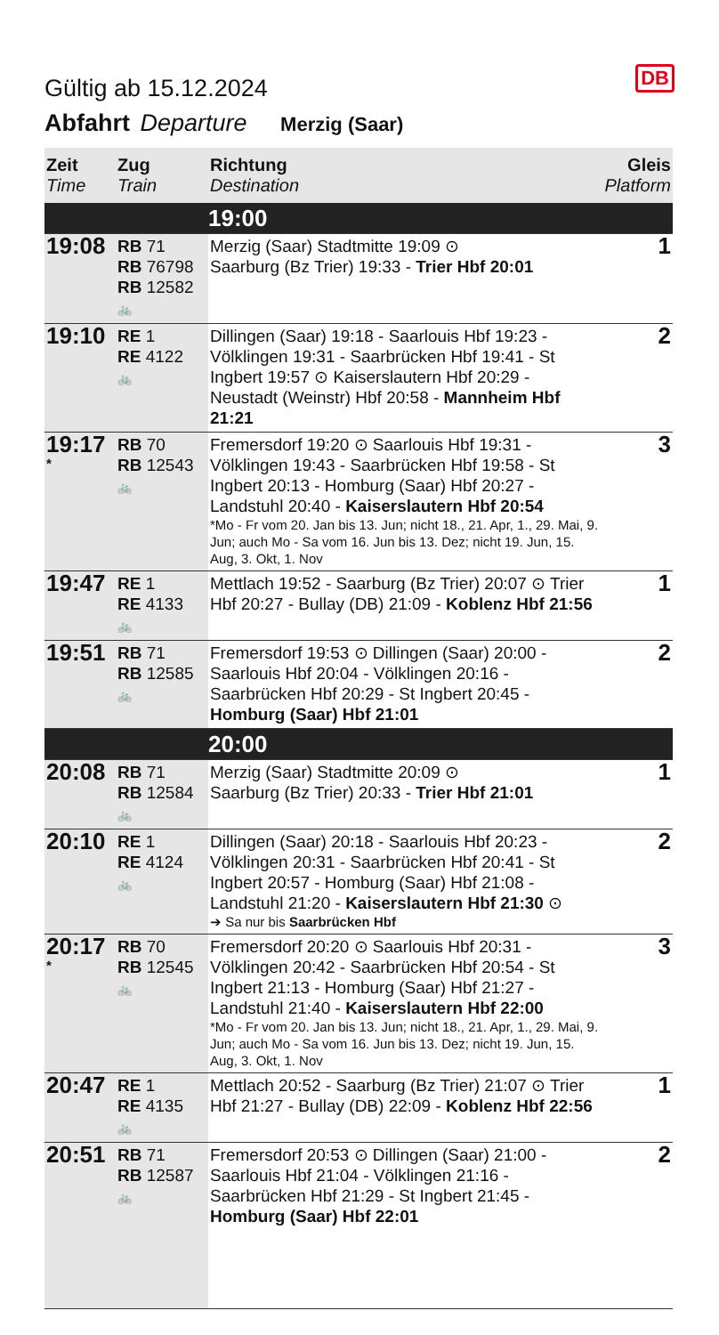DB
Gültig ab 15.12.2024
Abfahrt Departure Merzig (Saar)
| Zeit Time | Zug Train | Richtung Destination | Gleis Platform |
| --- | --- | --- | --- |
| | | 19:00 | |
| 19:08 | RB 71 RB 76798 RB 12582 🚲 | Merzig (Saar) Stadtmitte 19:09 ⊙ Saarburg (Bz Trier) 19:33 - Trier Hbf 20:01 | 1 |
| 19:10 | RE 1 RE 4122 🚲 | Dillingen (Saar) 19:18 - Saarlouis Hbf 19:23 - Völklingen 19:31 - Saarbrücken Hbf 19:41 - St Ingbert 19:57 ⊙ Kaiserslautern Hbf 20:29 - Neustadt (Weinstr) Hbf 20:58 - Mannheim Hbf 21:21 | 2 |
| 19:17 * | RB 70 RB 12543 🚲 | Fremersdorf 19:20 ⊙ Saarlouis Hbf 19:31 - Völklingen 19:43 - Saarbrücken Hbf 19:58 - St Ingbert 20:13 - Homburg (Saar) Hbf 20:27 - Landstuhl 20:40 - Kaiserslautern Hbf 20:54 *Mo - Fr vom 20. Jan bis 13. Jun; nicht 18., 21. Apr, 1., 29. Mai, 9. Jun; auch Mo - Sa vom 16. Jun bis 13. Dez; nicht 19. Jun, 15. Aug, 3. Okt, 1. Nov | 3 |
| 19:47 | RE 1 RE 4133 🚲 | Mettlach 19:52 - Saarburg (Bz Trier) 20:07 ⊙ Trier Hbf 20:27 - Bullay (DB) 21:09 - Koblenz Hbf 21:56 | 1 |
| 19:51 | RB 71 RB 12585 🚲 | Fremersdorf 19:53 ⊙ Dillingen (Saar) 20:00 - Saarlouis Hbf 20:04 - Völklingen 20:16 - Saarbrücken Hbf 20:29 - St Ingbert 20:45 - Homburg (Saar) Hbf 21:01 | 2 |
| | | 20:00 | |
| 20:08 | RB 71 RB 12584 🚲 | Merzig (Saar) Stadtmitte 20:09 ⊙ Saarburg (Bz Trier) 20:33 - Trier Hbf 21:01 | 1 |
| 20:10 | RE 1 RE 4124 🚲 | Dillingen (Saar) 20:18 - Saarlouis Hbf 20:23 - Völklingen 20:31 - Saarbrücken Hbf 20:41 - St Ingbert 20:57 - Homburg (Saar) Hbf 21:08 - Landstuhl 21:20 - Kaiserslautern Hbf 21:30 ⊙ ➔ Sa nur bis Saarbrücken Hbf | 2 |
| 20:17 * | RB 70 RB 12545 🚲 | Fremersdorf 20:20 ⊙ Saarlouis Hbf 20:31 - Völklingen 20:42 - Saarbrücken Hbf 20:54 - St Ingbert 21:13 - Homburg (Saar) Hbf 21:27 - Landstuhl 21:40 - Kaiserslautern Hbf 22:00 *Mo - Fr vom 20. Jan bis 13. Jun; nicht 18., 21. Apr, 1., 29. Mai, 9. Jun; auch Mo - Sa vom 16. Jun bis 13. Dez; nicht 19. Jun, 15. Aug, 3. Okt, 1. Nov | 3 |
| 20:47 | RE 1 RE 4135 🚲 | Mettlach 20:52 - Saarburg (Bz Trier) 21:07 ⊙ Trier Hbf 21:27 - Bullay (DB) 22:09 - Koblenz Hbf 22:56 | 1 |
| 20:51 | RB 71 RB 12587 🚲 | Fremersdorf 20:53 ⊙ Dillingen (Saar) 21:00 - Saarlouis Hbf 21:04 - Völklingen 21:16 - Saarbrücken Hbf 21:29 - St Ingbert 21:45 - Homburg (Saar) Hbf 22:01 | 2 |